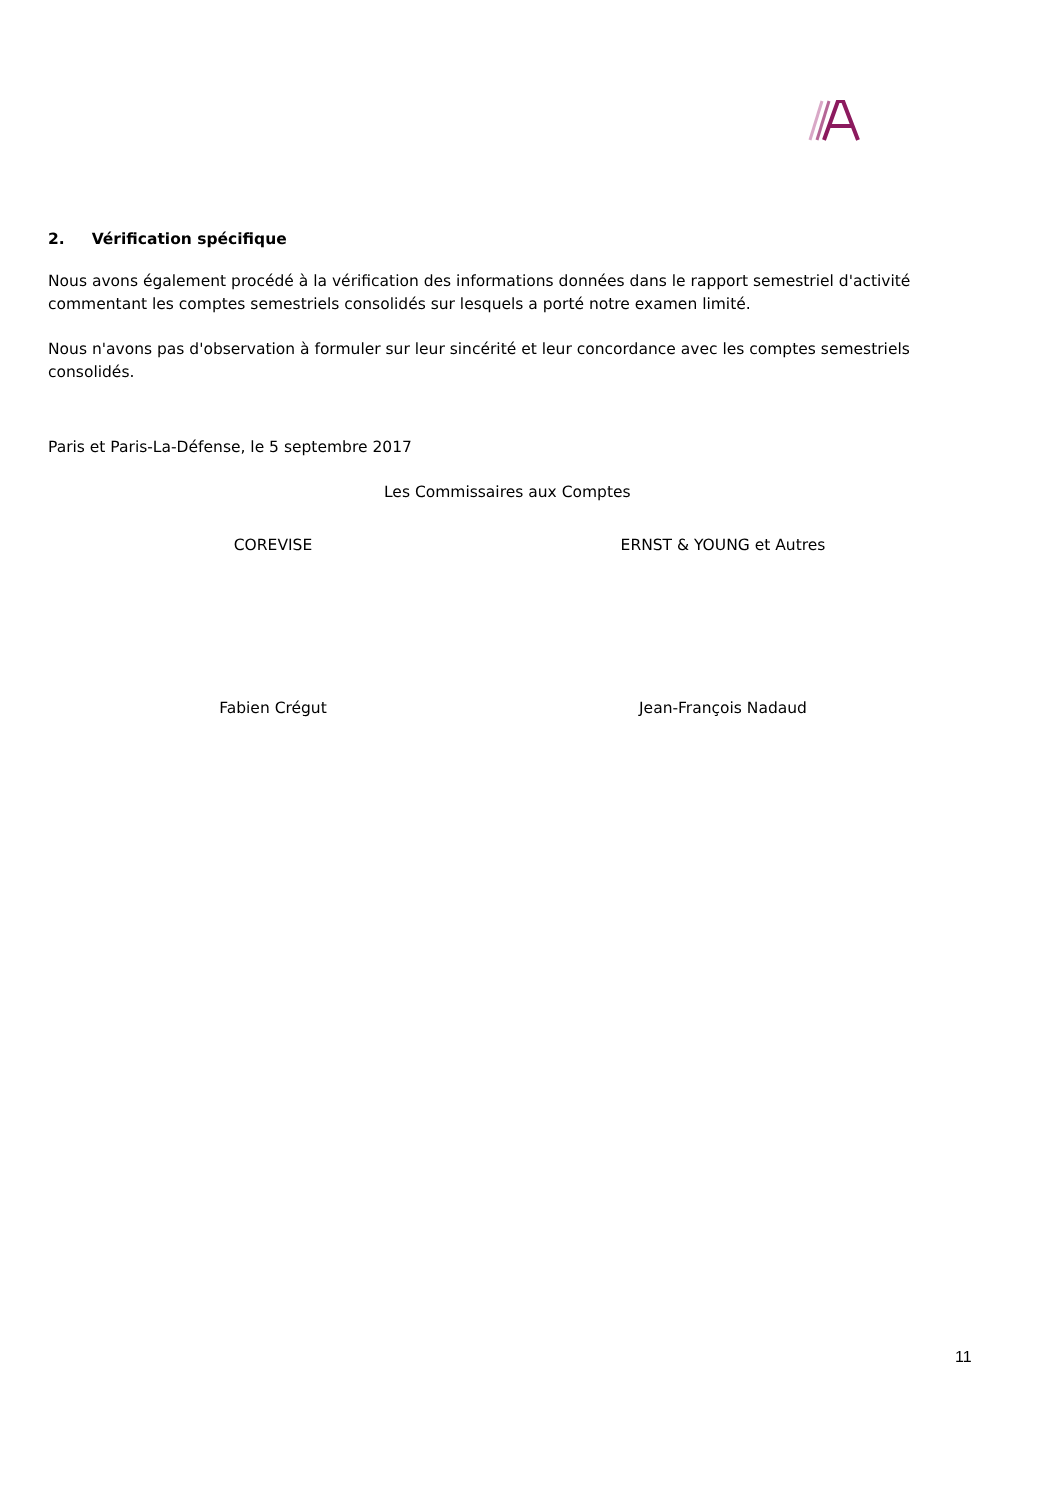2. Vérification spécifique
Nous avons également procédé à la vérification des informations données dans le rapport semestriel d'activité commentant les comptes semestriels consolidés sur lesquels a porté notre examen limité.
Nous n'avons pas d'observation à formuler sur leur sincérité et leur concordance avec les comptes semestriels consolidés.
Paris et Paris-La-Défense, le 5 septembre 2017
Les Commissaires aux Comptes
COREVISE ERNST & YOUNG et Autres
Fabien Crégut Jean-François Nadaud
11